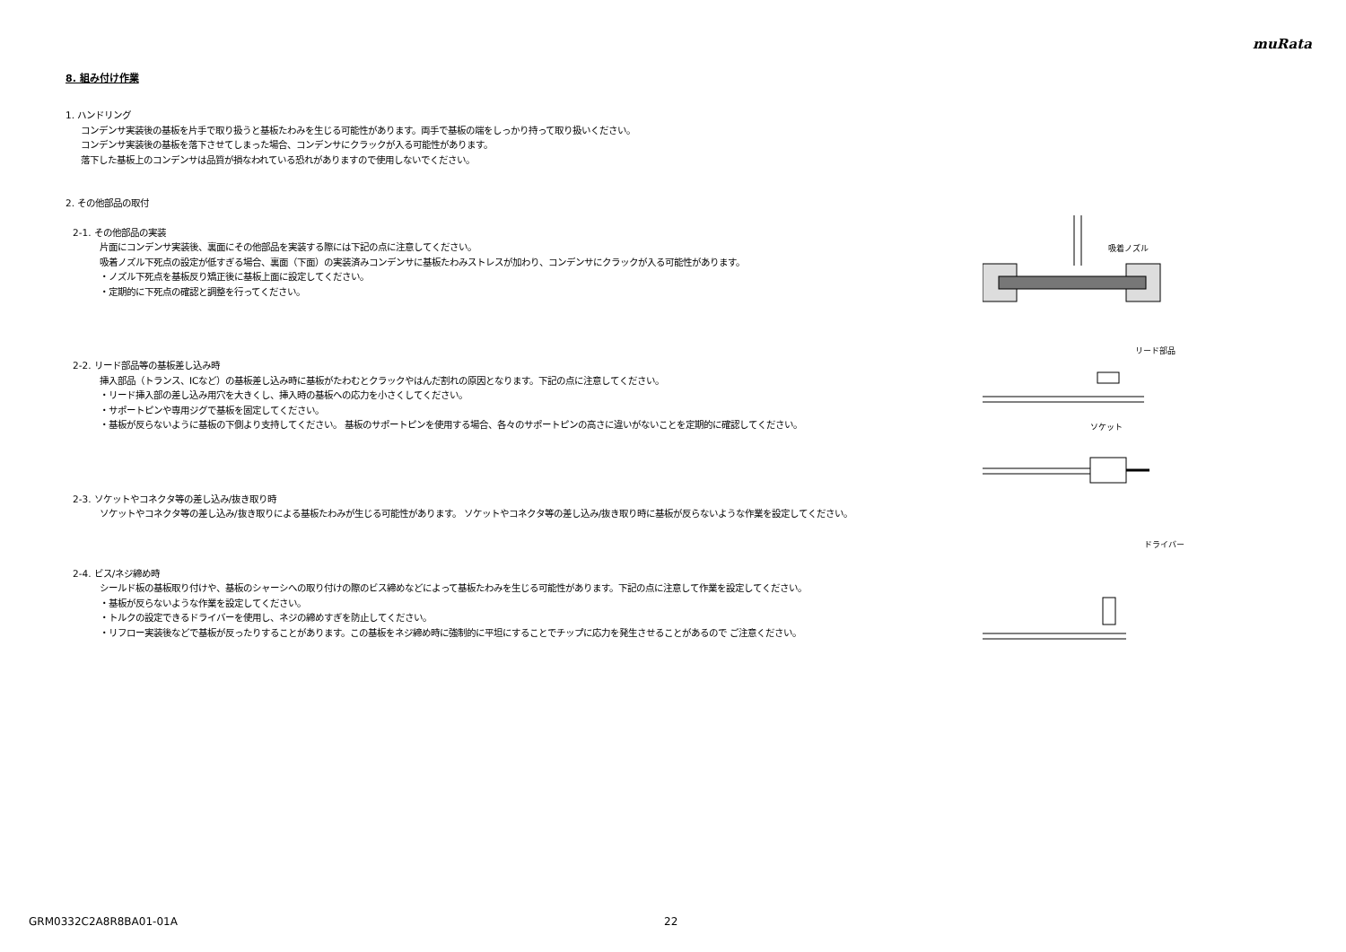muRata
8. 組み付け作業
1. ハンドリング
コンデンサ実装後の基板を片手で取り扱うと基板たわみを生じる可能性があります。両手で基板の端をしっかり持って取り扱いください。
コンデンサ実装後の基板を落下させてしまった場合、コンデンサにクラックが入る可能性があります。
落下した基板上のコンデンサは品質が損なわれている恐れがありますので使用しないでください。
2. その他部品の取付
2-1. その他部品の実装
片面にコンデンサ実装後、裏面にその他部品を実装する際には下記の点に注意してください。
吸着ノズル下死点の設定が低すぎる場合、裏面（下面）の実装済みコンデンサに基板たわみストレスが加わり、コンデンサにクラックが入る可能性があります。
・ノズル下死点を基板反り矯正後に基板上面に設定してください。
・定期的に下死点の確認と調整を行ってください。
2-2. リード部品等の基板差し込み時
挿入部品（トランス、ICなど）の基板差し込み時に基板がたわむとクラックやはんだ割れの原因となります。下記の点に注意してください。
・リード挿入部の差し込み用穴を大きくし、挿入時の基板への応力を小さくしてください。
・サポートピンや専用ジグで基板を固定してください。
・基板が反らないように基板の下側より支持してください。 基板のサポートピンを使用する場合、各々のサポートピンの高さに違いがないことを定期的に確認してください。
2-3. ソケットやコネクタ等の差し込み/抜き取り時
ソケットやコネクタ等の差し込み/抜き取りによる基板たわみが生じる可能性があります。 ソケットやコネクタ等の差し込み/抜き取り時に基板が反らないような作業を設定してください。
2-4. ビス/ネジ締め時
シールド板の基板取り付けや、基板のシャーシへの取り付けの際のビス締めなどによって基板たわみを生じる可能性があります。下記の点に注意して作業を設定してください。
・基板が反らないような作業を設定してください。
・トルクの設定できるドライバーを使用し、ネジの締めすぎを防止してください。
・リフロー実装後などで基板が反ったりすることがあります。この基板をネジ締め時に強制的に平坦にすることでチップに応力を発生させることがあるので ご注意ください。
吸着ノズル
リード部品
ソケット
ドライバー
GRM0332C2A8R8BA01-01A 22